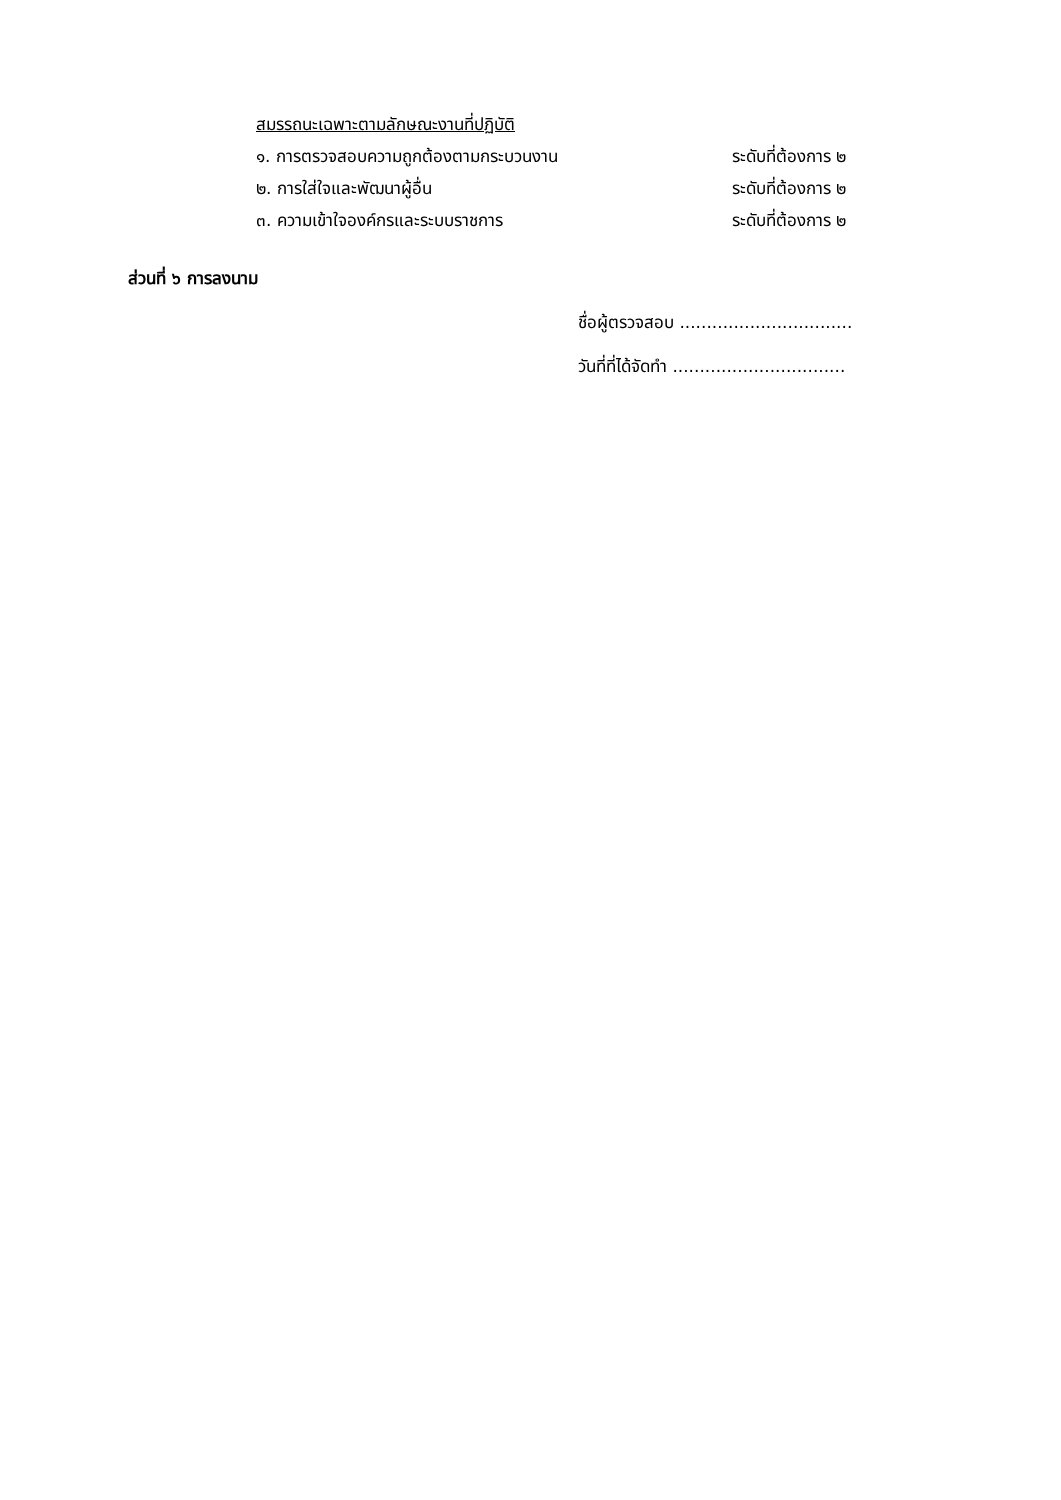สมรรถนะเฉพาะตามลักษณะงานที่ปฏิบัติ
๑. การตรวจสอบความถูกต้องตามกระบวนงาน ระดับที่ต้องการ ๒
๒. การใส่ใจและพัฒนาผู้อื่น ระดับที่ต้องการ ๒
๓. ความเข้าใจองค์กรและระบบราชการ ระดับที่ต้องการ ๒
ส่วนที่ ๖ การลงนาม
ชื่อผู้ตรวจสอบ ................................
วันที่ที่ได้จัดทำ ................................